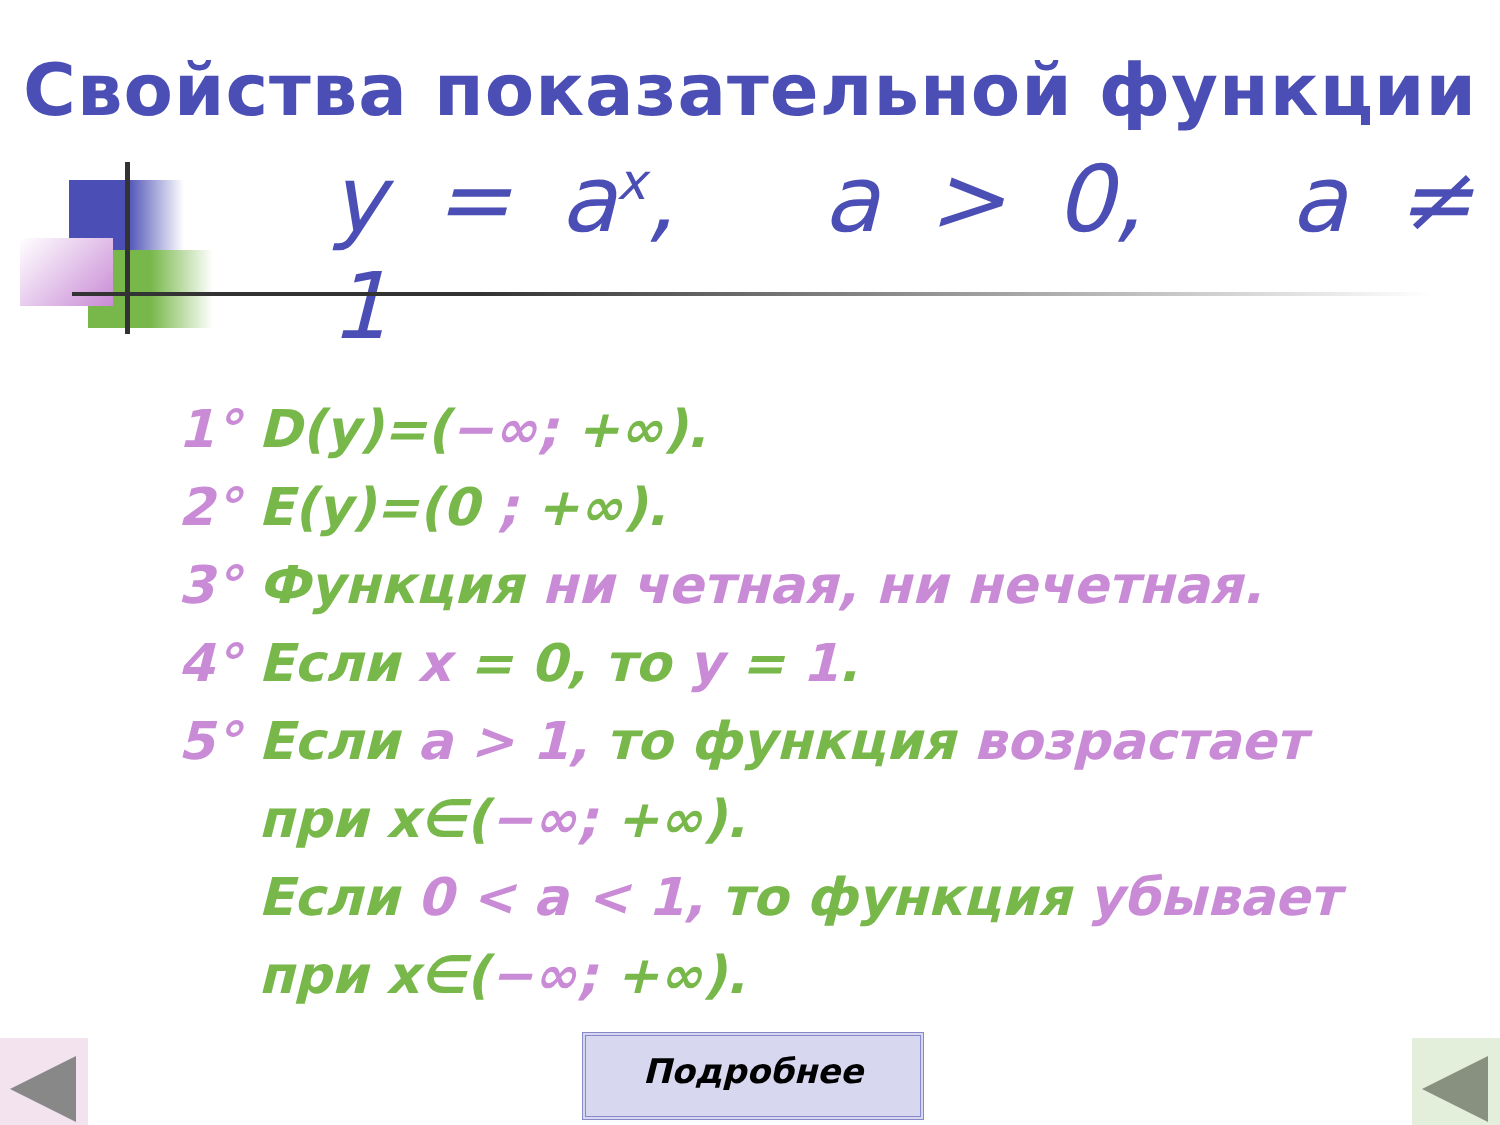Свойства показательной функции
y = a<sup>x</sup>, a > 0, a ≠ 1
1° D(y)=(−∞; +∞).
2° E(y)=(0 ; +∞).
3° Функция ни четная, ни нечетная.
4° Если x = 0, то y = 1.
5° Если a > 1, то функция возрастает
при x∈(−∞; +∞).
Если 0 < a < 1, то функция убывает
при x∈(−∞; +∞).
Подробнее